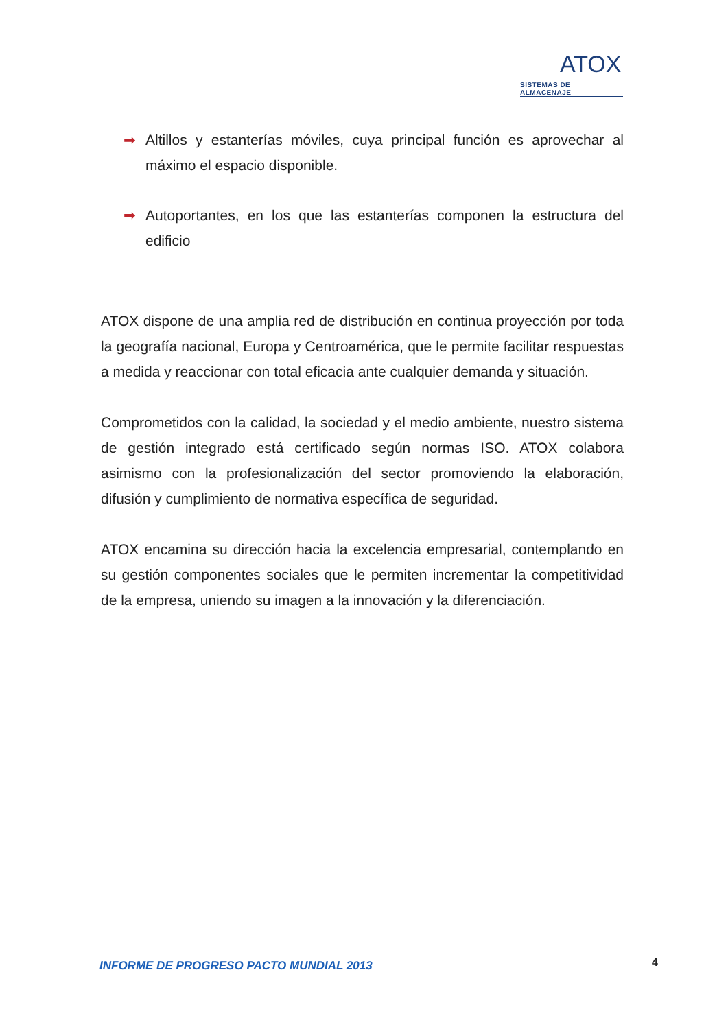ATOX
SISTEMAS DE ALMACENAJE
➡ Altillos y estanterías móviles, cuya principal función es aprovechar al máximo el espacio disponible.
➡ Autoportantes, en los que las estanterías componen la estructura del edificio
ATOX dispone de una amplia red de distribución en continua proyección por toda la geografía nacional, Europa y Centroamérica, que le permite facilitar respuestas a medida y reaccionar con total eficacia ante cualquier demanda y situación.
Comprometidos con la calidad, la sociedad y el medio ambiente, nuestro sistema de gestión integrado está certificado según normas ISO. ATOX colabora asimismo con la profesionalización del sector promoviendo la elaboración, difusión y cumplimiento de normativa específica de seguridad.
ATOX encamina su dirección hacia la excelencia empresarial, contemplando en su gestión componentes sociales que le permiten incrementar la competitividad de la empresa, uniendo su imagen a la innovación y la diferenciación.
INFORME DE PROGRESO PACTO MUNDIAL 2013
4